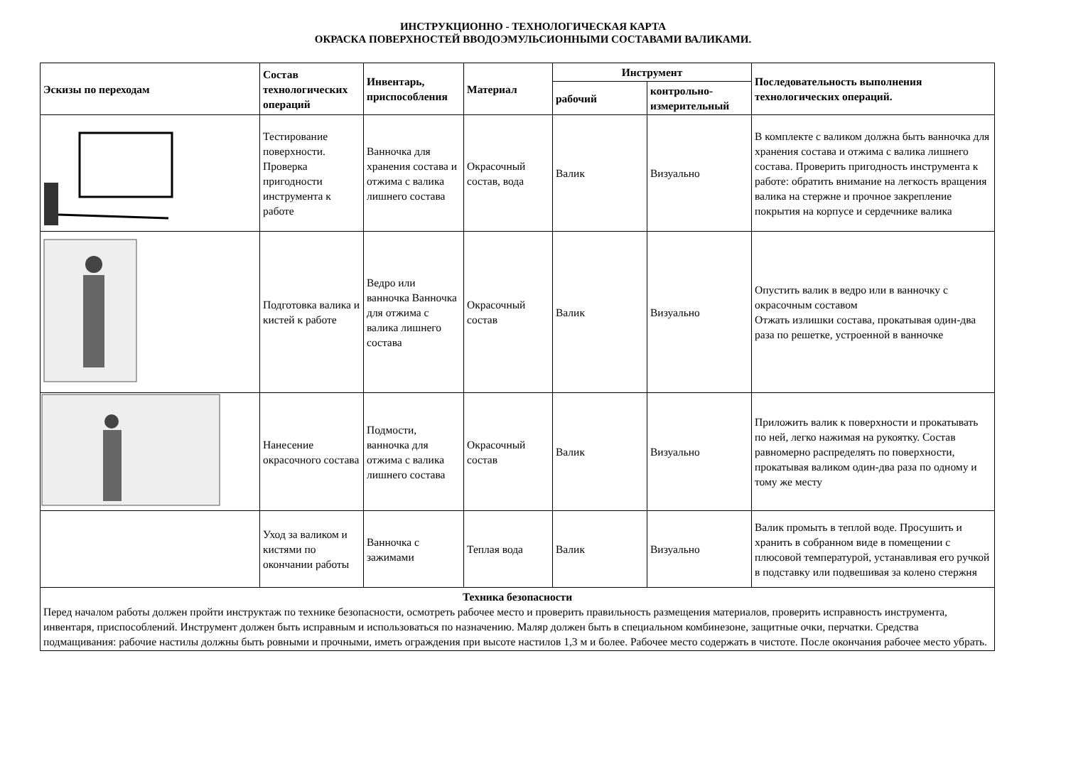ИНСТРУКЦИОННО - ТЕХНОЛОГИЧЕСКАЯ КАРТА
ОКРАСКА ПОВЕРХНОСТЕЙ ВВОДОЭМУЛЬСИОННЫМИ СОСТАВАМИ ВАЛИКАМИ.
| Эскизы по переходам | Состав технологических операций | Инвентарь, приспособления | Материал | Инструмент | | Последовательность выполнения технологических операций. |
| --- | --- | --- | --- | --- | --- | --- |
| | | | | рабочий | контрольно-измерительный | |
| | Тестирование поверхности. Проверка пригодности инструмента к работе | Ванночка для хранения состава и отжима с валика лишнего состава | Окрасочный состав, вода | Валик | Визуально | В комплекте с валиком должна быть ванночка для хранения состава и отжима с валика лишнего состава. Проверить пригодность инструмента к работе: обратить внимание на легкость вращения валика на стержне и прочное закрепление покрытия на корпусе и сердечнике валика |
| | Подготовка валика и кистей к работе | Ведро или ванночка Ванночка для отжима с валика лишнего состава | Окрасочный состав | Валик | Визуально | Опустить валик в ведро или в ванночку с окрасочным составом Отжать излишки состава, прокатывая один-два раза по решетке, устроенной в ванночке |
| | Нанесение окрасочного состава | Подмости, ванночка для отжима с валика лишнего состава | Окрасочный состав | Валик | Визуально | Приложить валик к поверхности и прокатывать по ней, легко нажимая на рукоятку. Состав равномерно распределять по поверхности, прокатывая валиком один-два раза по одному и тому же месту |
| | Уход за валиком и кистями по окончании работы | Ванночка с зажимами | Теплая вода | Валик | Визуально | Валик промыть в теплой воде. Просушить и хранить в собранном виде в помещении с плюсовой температурой, устанавливая его ручкой в подставку или подвешивая за колено стержня |
| Техника безопасности Перед началом работы должен пройти инструктаж по технике безопасности, осмотреть рабочее место и проверить правильность размещения материалов, проверить исправность инструмента, инвентаря, приспособлений. Инструмент должен быть исправным и использоваться по назначению. Маляр должен быть в специальном комбинезоне, защитные очки, перчатки. Средства подмащивания: рабочие настилы должны быть ровными и прочными, иметь ограждения при высоте настилов 1,3 м и более. Рабочее место содержать в чистоте. После окончания рабочее место убрать. | | | | | | |